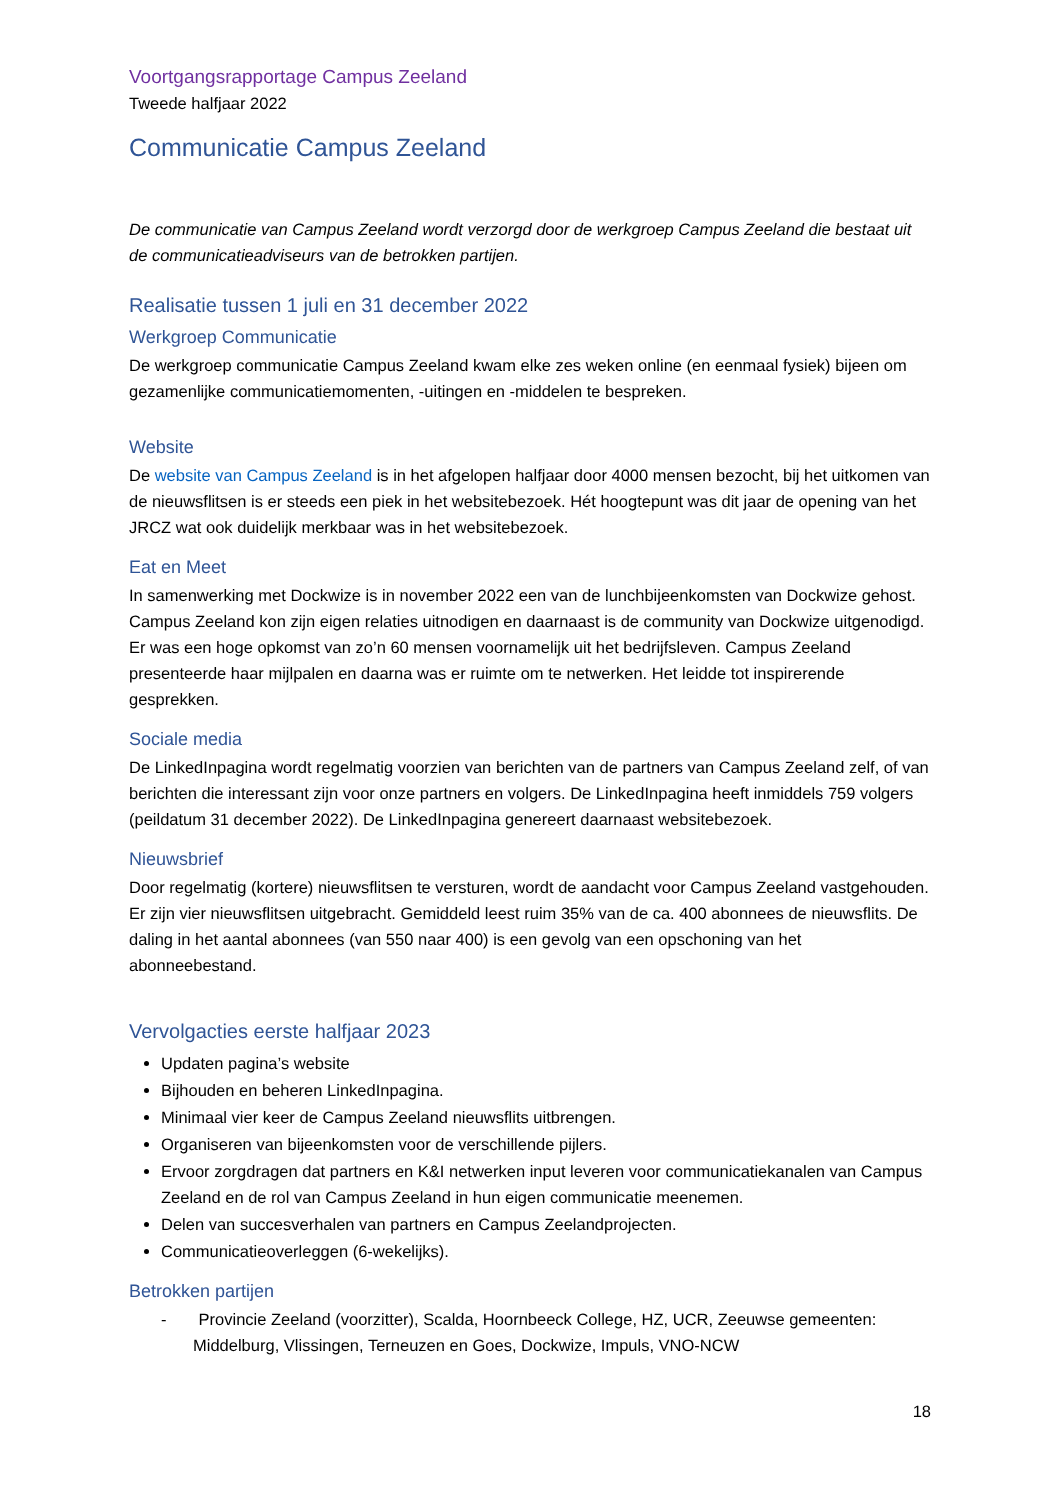Voortgangsrapportage Campus Zeeland
Tweede halfjaar 2022
Communicatie Campus Zeeland
De communicatie van Campus Zeeland wordt verzorgd door de werkgroep Campus Zeeland die bestaat uit de communicatieadviseurs van de betrokken partijen.
Realisatie tussen 1 juli en 31 december 2022
Werkgroep Communicatie
De werkgroep communicatie Campus Zeeland kwam elke zes weken online (en eenmaal fysiek) bijeen om gezamenlijke communicatiemomenten, -uitingen en -middelen te bespreken.
Website
De website van Campus Zeeland is in het afgelopen halfjaar door 4000 mensen bezocht, bij het uitkomen van de nieuwsflitsen is er steeds een piek in het websitebezoek. Hét hoogtepunt was dit jaar de opening van het JRCZ wat ook duidelijk merkbaar was in het websitebezoek.
Eat en Meet
In samenwerking met Dockwize is in november 2022 een van de lunchbijeenkomsten van Dockwize gehost. Campus Zeeland kon zijn eigen relaties uitnodigen en daarnaast is de community van Dockwize uitgenodigd. Er was een hoge opkomst van zo’n 60 mensen voornamelijk uit het bedrijfsleven. Campus Zeeland presenteerde haar mijlpalen en daarna was er ruimte om te netwerken. Het leidde tot inspirerende gesprekken.
Sociale media
De LinkedInpagina wordt regelmatig voorzien van berichten van de partners van Campus Zeeland zelf, of van berichten die interessant zijn voor onze partners en volgers. De LinkedInpagina heeft inmiddels 759 volgers (peildatum 31 december 2022). De LinkedInpagina genereert daarnaast websitebezoek.
Nieuwsbrief
Door regelmatig (kortere) nieuwsflitsen te versturen, wordt de aandacht voor Campus Zeeland vastgehouden. Er zijn vier nieuwsflitsen uitgebracht. Gemiddeld leest ruim 35% van de ca. 400 abonnees de nieuwsflits. De daling in het aantal abonnees (van 550 naar 400) is een gevolg van een opschoning van het abonneebestand.
Vervolgacties eerste halfjaar 2023
Updaten pagina’s website
Bijhouden en beheren LinkedInpagina.
Minimaal vier keer de Campus Zeeland nieuwsflits uitbrengen.
Organiseren van bijeenkomsten voor de verschillende pijlers.
Ervoor zorgdragen dat partners en K&I netwerken input leveren voor communicatiekanalen van Campus Zeeland en de rol van Campus Zeeland in hun eigen communicatie meenemen.
Delen van succesverhalen van partners en Campus Zeelandprojecten.
Communicatieoverleggen (6-wekelijks).
Betrokken partijen
- Provincie Zeeland (voorzitter), Scalda, Hoornbeeck College, HZ, UCR, Zeeuwse gemeenten: Middelburg, Vlissingen, Terneuzen en Goes, Dockwize, Impuls, VNO-NCW
18